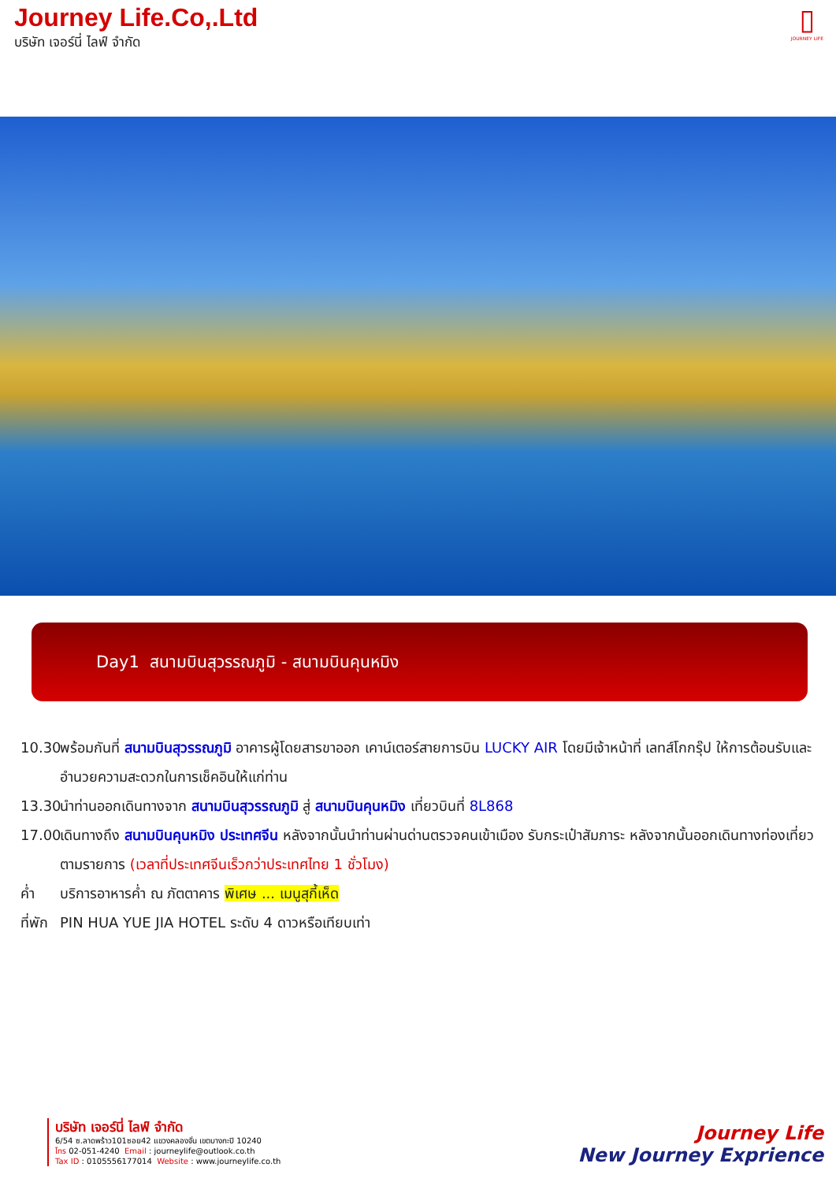Journey Life.Co,.Ltd
บริษัท เจอร์นี่ ไลฟ์ จำกัด
▯
JOURNEY LIFE
Day1 สนามบินสุวรรณภูมิ - สนามบินคุนหมิง
10.30
พร้อมกันที่ สนามบินสุวรรณภูมิ อาคารผู้โดยสารขาออก เคาน์เตอร์สายการบิน LUCKY AIR โดยมีเจ้าหน้าที่ เลทส์โกกรุ๊ป ให้การต้อนรับและอำนวยความสะดวกในการเช็คอินให้แก่ท่าน
13.30
นำท่านออกเดินทางจาก สนามบินสุวรรณภูมิ สู่ สนามบินคุนหมิง เที่ยวบินที่ 8L868
17.00
เดินทางถึง สนามบินคุนหมิง ประเทศจีน หลังจากนั้นนำท่านผ่านด่านตรวจคนเข้าเมือง รับกระเป๋าสัมภาระ หลังจากนั้นออกเดินทางท่องเที่ยวตามรายการ (เวลาที่ประเทศจีนเร็วกว่าประเทศไทย 1 ชั่วโมง)
ค่ำ บริการอาหารค่ำ ณ ภัตตาคาร พิเศษ ... เมนูสุกี้เห็ด
ที่พัก
PIN HUA YUE JIA HOTEL ระดับ 4 ดาวหรือเทียบเท่า
บริษัท เจอร์นี่ ไลฟ์ จำกัด
6/54 ซ.ลาดพร้าว101ซอย42 แขวงคลองจั่น เขตบางกะปิ 10240
โทร 02-051-4240 Email : journeylife@outlook.co.th
Tax ID : 0105556177014 Website : www.journeylife.co.th
Journey Life
New Journey Exprience